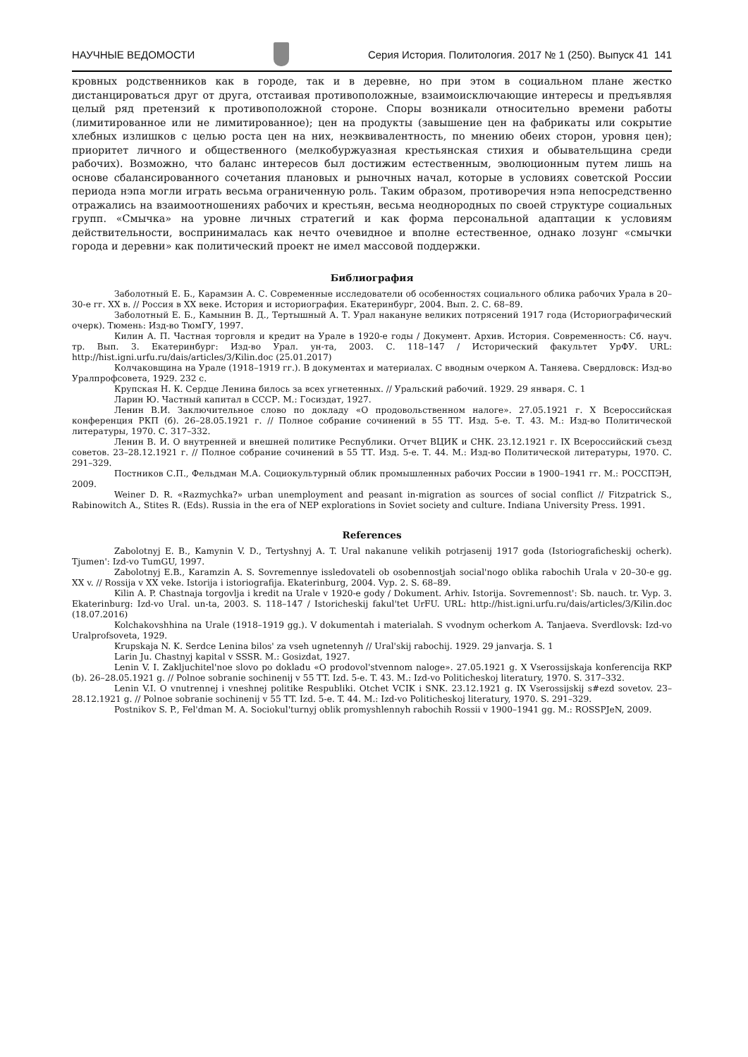НАУЧНЫЕ ВЕДОМОСТИ Серия История. Политология. 2017 № 1 (250). Выпуск 41 141
кровных родственников как в городе, так и в деревне, но при этом в социальном плане жестко дистанцироваться друг от друга, отстаивая противоположные, взаимоисключающие интересы и предъявляя целый ряд претензий к противоположной стороне. Споры возникали относительно времени работы (лимитированное или не лимитированное); цен на продукты (завышение цен на фабрикаты или сокрытие хлебных излишков с целью роста цен на них, неэквивалентность, по мнению обеих сторон, уровня цен); приоритет личного и общественного (мелкобуржуазная крестьянская стихия и обывательщина среди рабочих). Возможно, что баланс интересов был достижим естественным, эволюционным путем лишь на основе сбалансированного сочетания плановых и рыночных начал, которые в условиях советской России периода нэпа могли играть весьма ограниченную роль. Таким образом, противоречия нэпа непосредственно отражались на взаимоотношениях рабочих и крестьян, весьма неоднородных по своей структуре социальных групп. «Смычка» на уровне личных стратегий и как форма персональной адаптации к условиям действительности, воспринималась как нечто очевидное и вполне естественное, однако лозунг «смычки города и деревни» как политический проект не имел массовой поддержки.
Библиография
Заболотный Е. Б., Карамзин А. С. Современные исследователи об особенностях социального облика рабочих Урала в 20–30-е гг. XX в. // Россия в XX веке. История и историография. Екатеринбург, 2004. Вып. 2. С. 68–89.
Заболотный Е. Б., Камынин В. Д., Тертышный А. Т. Урал накануне великих потрясений 1917 года (Историографический очерк). Тюмень: Изд-во ТюмГУ, 1997.
Килин А. П. Частная торговля и кредит на Урале в 1920-е годы / Документ. Архив. История. Современность: Сб. науч. тр. Вып. 3. Екатеринбург: Изд-во Урал. ун-та, 2003. С. 118–147 / Исторический факультет УрФУ. URL: http://hist.igni.urfu.ru/dais/articles/3/Kilin.doc (25.01.2017)
Колчаковщина на Урале (1918–1919 гг.). В документах и материалах. С вводным очерком А. Таняева. Свердловск: Изд-во Уралпрофсовета, 1929. 232 с.
Крупская Н. К. Сердце Ленина билось за всех угнетенных. // Уральский рабочий. 1929. 29 января. С. 1
Ларин Ю. Частный капитал в СССР. М.: Госиздат, 1927.
Ленин В.И. Заключительное слово по докладу «О продовольственном налоге». 27.05.1921 г. X Всероссийская конференция РКП (б). 26–28.05.1921 г. // Полное собрание сочинений в 55 ТТ. Изд. 5-е. Т. 43. М.: Изд-во Политической литературы, 1970. С. 317–332.
Ленин В. И. О внутренней и внешней политике Республики. Отчет ВЦИК и СНК. 23.12.1921 г. IX Всероссийский съезд советов. 23–28.12.1921 г. // Полное собрание сочинений в 55 ТТ. Изд. 5-е. Т. 44. М.: Изд-во Политической литературы, 1970. С. 291–329.
Постников С.П., Фельдман М.А. Социокультурный облик промышленных рабочих России в 1900–1941 гг. М.: РОССПЭН, 2009.
Weiner D. R. «Razmychka?» urban unemployment and peasant in-migration as sources of social conflict // Fitzpatrick S., Rabinowitch A., Stites R. (Eds). Russia in the era of NEP explorations in Soviet society and culture. Indiana University Press. 1991.
References
Zabolotnyj E. B., Kamynin V. D., Tertyshnyj A. T. Ural nakanune velikih potrjasenij 1917 goda (Istoriograficheskij ocherk). Tjumen': Izd-vo TumGU, 1997.
Zabolotnyj E.B., Karamzin A. S. Sovremennye issledovateli ob osobennostjah social'nogo oblika rabochih Urala v 20–30-e gg. XX v. // Rossija v XX veke. Istorija i istoriografija. Ekaterinburg, 2004. Vyp. 2. S. 68–89.
Kilin A. P. Chastnaja torgovlja i kredit na Urale v 1920-e gody / Dokument. Arhiv. Istorija. Sovremennost': Sb. nauch. tr. Vyp. 3. Ekaterinburg: Izd-vo Ural. un-ta, 2003. S. 118–147 / Istoricheskij fakul'tet UrFU. URL: http://hist.igni.urfu.ru/dais/articles/3/Kilin.doc (18.07.2016)
Kolchakovshhina na Urale (1918–1919 gg.). V dokumentah i materialah. S vvodnym ocherkom A. Tanjaeva. Sverdlovsk: Izd-vo Uralprofsoveta, 1929.
Krupskaja N. K. Serdce Lenina bilos' za vseh ugnetennyh // Ural'skij rabochij. 1929. 29 janvarja. S. 1
Larin Ju. Chastnyj kapital v SSSR. M.: Gosizdat, 1927.
Lenin V. I. Zakljuchitel'noe slovo po dokladu «O prodovol'stvennom naloge». 27.05.1921 g. X Vserossijskaja konferencija RKP (b). 26–28.05.1921 g. // Polnoe sobranie sochinenij v 55 TT. Izd. 5-e. T. 43. M.: Izd-vo Politicheskoj literatury, 1970. S. 317–332.
Lenin V.I. O vnutrennej i vneshnej politike Respubliki. Otchet VCIK i SNK. 23.12.1921 g. IX Vserossijskij s#ezd sovetov. 23–28.12.1921 g. // Polnoe sobranie sochinenij v 55 TT. Izd. 5-e. T. 44. M.: Izd-vo Politicheskoj literatury, 1970. S. 291–329.
Postnikov S. P., Fel'dman M. A. Sociokul'turnyj oblik promyshlennyh rabochih Rossii v 1900–1941 gg. M.: ROSSPJeN, 2009.